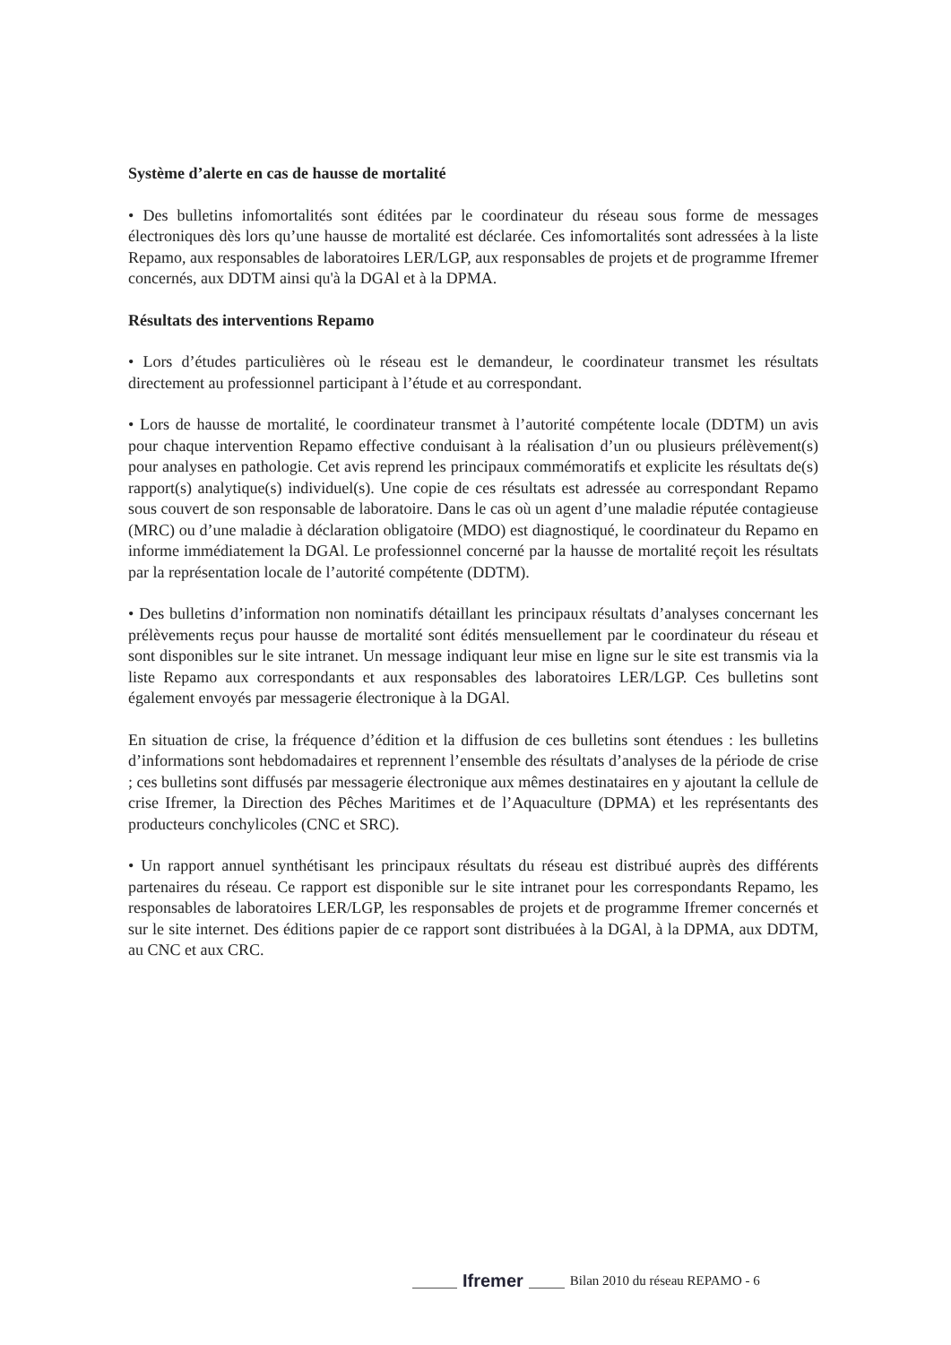Système d’alerte en cas de hausse de mortalité
• Des bulletins infomortalités sont éditées par le coordinateur du réseau sous forme de messages électroniques dès lors qu’une hausse de mortalité est déclarée. Ces infomortalités sont adressées à la liste Repamo, aux responsables de laboratoires LER/LGP, aux responsables de projets et de programme Ifremer concernés, aux DDTM ainsi qu'à la DGAl et à la DPMA.
Résultats des interventions Repamo
• Lors d’études particulières où le réseau est le demandeur, le coordinateur transmet les résultats directement au professionnel participant à l’étude et au correspondant.
• Lors de hausse de mortalité, le coordinateur transmet à l’autorité compétente locale (DDTM) un avis pour chaque intervention Repamo effective conduisant à la réalisation d’un ou plusieurs prélèvement(s) pour analyses en pathologie. Cet avis reprend les principaux commémoratifs et explicite les résultats de(s) rapport(s) analytique(s) individuel(s). Une copie de ces résultats est adressée au correspondant Repamo sous couvert de son responsable de laboratoire. Dans le cas où un agent d’une maladie réputée contagieuse (MRC) ou d’une maladie à déclaration obligatoire (MDO) est diagnostiqué, le coordinateur du Repamo en informe immédiatement la DGAl. Le professionnel concerné par la hausse de mortalité reçoit les résultats par la représentation locale de l’autorité compétente (DDTM).
• Des bulletins d’information non nominatifs détaillant les principaux résultats d’analyses concernant les prélèvements reçus pour hausse de mortalité sont édités mensuellement par le coordinateur du réseau et sont disponibles sur le site intranet. Un message indiquant leur mise en ligne sur le site est transmis via la liste Repamo aux correspondants et aux responsables des laboratoires LER/LGP. Ces bulletins sont également envoyés par messagerie électronique à la DGAl.
En situation de crise, la fréquence d’édition et la diffusion de ces bulletins sont étendues : les bulletins d’informations sont hebdomadaires et reprennent l’ensemble des résultats d’analyses de la période de crise ; ces bulletins sont diffusés par messagerie électronique aux mêmes destinataires en y ajoutant la cellule de crise Ifremer, la Direction des Pêches Maritimes et de l’Aquaculture (DPMA) et les représentants des producteurs conchylicoles (CNC et SRC).
• Un rapport annuel synthétisant les principaux résultats du réseau est distribué auprès des différents partenaires du réseau. Ce rapport est disponible sur le site intranet pour les correspondants Repamo, les responsables de laboratoires LER/LGP, les responsables de projets et de programme Ifremer concernés et sur le site internet. Des éditions papier de ce rapport sont distribuées à la DGAl, à la DPMA, aux DDTM, au CNC et aux CRC.
Ifremer Bilan 2010 du réseau REPAMO - 6